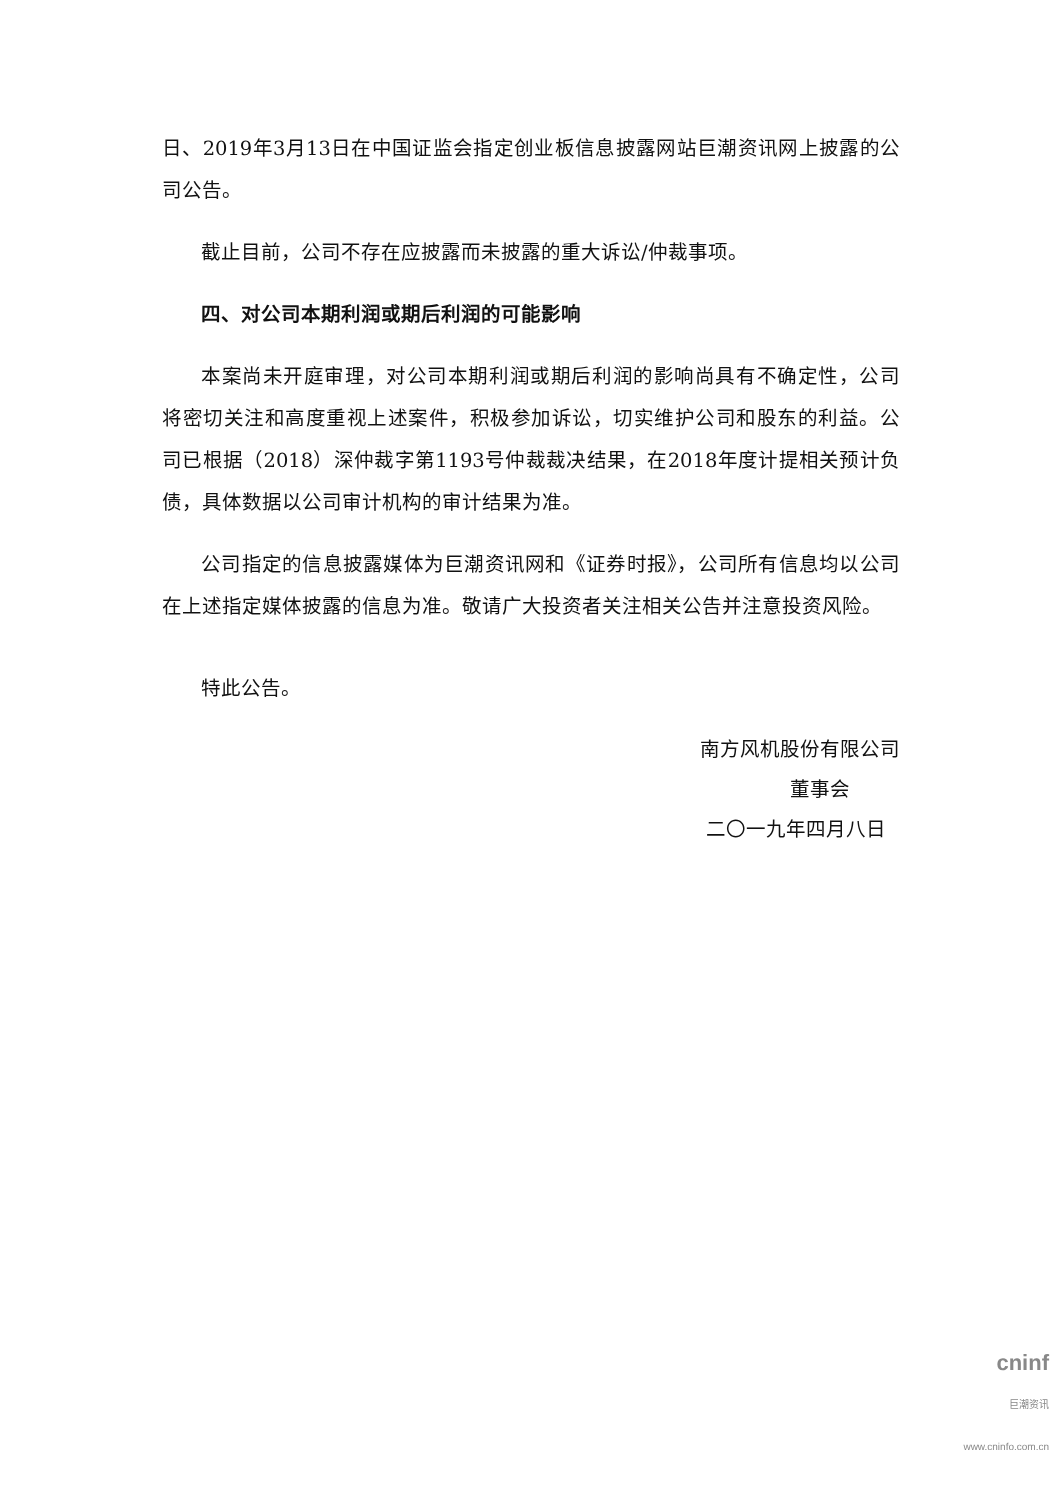日、2019年3月13日在中国证监会指定创业板信息披露网站巨潮资讯网上披露的公司公告。
截止目前，公司不存在应披露而未披露的重大诉讼/仲裁事项。
四、对公司本期利润或期后利润的可能影响
本案尚未开庭审理，对公司本期利润或期后利润的影响尚具有不确定性，公司将密切关注和高度重视上述案件，积极参加诉讼，切实维护公司和股东的利益。公司已根据（2018）深仲裁字第1193号仲裁裁决结果，在2018年度计提相关预计负债，具体数据以公司审计机构的审计结果为准。
公司指定的信息披露媒体为巨潮资讯网和《证券时报》，公司所有信息均以公司在上述指定媒体披露的信息为准。敬请广大投资者关注相关公告并注意投资风险。
特此公告。
南方风机股份有限公司
董事会
二〇一九年四月八日
cninf
巨潮资讯
www.cninfo.com.cn